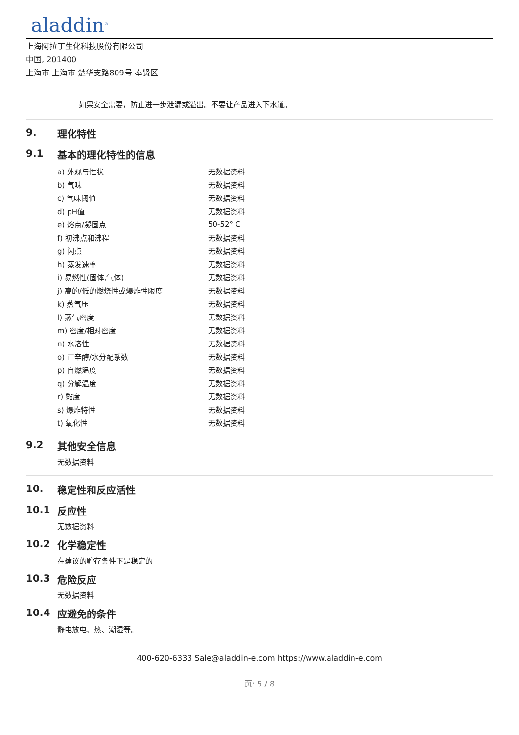aladdin<sup>®</sup>
上海阿拉丁生化科技股份有限公司
中国, 201400
上海市 上海市 楚华支路809号 奉贤区
如果安全需要，防止进一步泄漏或溢出。不要让产品进入下水道。
9. 理化特性
9.1 基本的理化特性的信息
| a) 外观与性状 | 无数据资料 |
| b) 气味 | 无数据资料 |
| c) 气味阈值 | 无数据资料 |
| d) pH值 | 无数据资料 |
| e) 熔点/凝固点 | 50-52° C |
| f) 初沸点和沸程 | 无数据资料 |
| g) 闪点 | 无数据资料 |
| h) 蒸发速率 | 无数据资料 |
| i) 易燃性(固体,气体) | 无数据资料 |
| j) 高的/低的燃烧性或爆炸性限度 | 无数据资料 |
| k) 蒸气压 | 无数据资料 |
| l) 蒸气密度 | 无数据资料 |
| m) 密度/相对密度 | 无数据资料 |
| n) 水溶性 | 无数据资料 |
| o) 正辛醇/水分配系数 | 无数据资料 |
| p) 自燃温度 | 无数据资料 |
| q) 分解温度 | 无数据资料 |
| r) 黏度 | 无数据资料 |
| s) 爆炸特性 | 无数据资料 |
| t) 氧化性 | 无数据资料 |
9.2 其他安全信息
无数据资料
10. 稳定性和反应活性
10.1 反应性
无数据资料
10.2 化学稳定性
在建议的贮存条件下是稳定的
10.3 危险反应
无数据资料
10.4 应避免的条件
静电放电、热、潮湿等。
400-620-6333 Sale@aladdin-e.com https://www.aladdin-e.com
页: 5 / 8